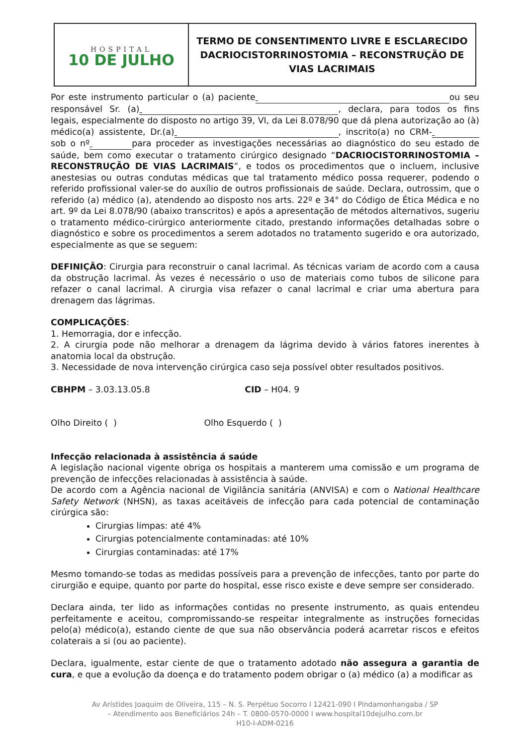| HOSPITAL 10 DE JULHO | TERMO DE CONSENTIMENTO LIVRE E ESCLARECIDO DACRIOCISTORRINOSTOMIA – RECONSTRUÇÃO DE VIAS LACRIMAIS |
Por este instrumento particular o (a) paciente ou seu responsável Sr. (a) , declara, para todos os fins legais, especialmente do disposto no artigo 39, VI, da Lei 8.078/90 que dá plena autorização ao (à) médico(a) assistente, Dr.(a) , inscrito(a) no CRM- sob o nº para proceder as investigações necessárias ao diagnóstico do seu estado de saúde, bem como executar o tratamento cirúrgico designado “DACRIOCISTORRINOSTOMIA – RECONSTRUÇÃO DE VIAS LACRIMAIS”, e todos os procedimentos que o incluem, inclusive anestesias ou outras condutas médicas que tal tratamento médico possa requerer, podendo o referido profissional valer-se do auxílio de outros profissionais de saúde. Declara, outrossim, que o referido (a) médico (a), atendendo ao disposto nos arts. 22º e 34° do Código de Ética Médica e no art. 9º da Lei 8.078/90 (abaixo transcritos) e após a apresentação de métodos alternativos, sugeriu o tratamento médico-cirúrgico anteriormente citado, prestando informações detalhadas sobre o diagnóstico e sobre os procedimentos a serem adotados no tratamento sugerido e ora autorizado, especialmente as que se seguem:
DEFINIÇÃO: Cirurgia para reconstruir o canal lacrimal. As técnicas variam de acordo com a causa da obstrução lacrimal. Às vezes é necessário o uso de materiais como tubos de silicone para refazer o canal lacrimal. A cirurgia visa refazer o canal lacrimal e criar uma abertura para drenagem das lágrimas.
COMPLICAÇÕES:
1. Hemorragia, dor e infecção.
2. A cirurgia pode não melhorar a drenagem da lágrima devido à vários fatores inerentes à anatomia local da obstrução.
3. Necessidade de nova intervenção cirúrgica caso seja possível obter resultados positivos.
CBHPM – 3.03.13.05.8 CID – H04. 9
Olho Direito ( ) Olho Esquerdo ( )
Infecção relacionada à assistência á saúde
A legislação nacional vigente obriga os hospitais a manterem uma comissão e um programa de prevenção de infecções relacionadas à assistência à saúde.
De acordo com a Agência nacional de Vigilância sanitária (ANVISA) e com o National Healthcare Safety Network (NHSN), as taxas aceitáveis de infecção para cada potencial de contaminação cirúrgica são:
Cirurgias limpas: até 4%
Cirurgias potencialmente contaminadas: até 10%
Cirurgias contaminadas: até 17%
Mesmo tomando-se todas as medidas possíveis para a prevenção de infecções, tanto por parte do cirurgião e equipe, quanto por parte do hospital, esse risco existe e deve sempre ser considerado.
Declara ainda, ter lido as informações contidas no presente instrumento, as quais entendeu perfeitamente e aceitou, compromissando-se respeitar integralmente as instruções fornecidas pelo(a) médico(a), estando ciente de que sua não observância poderá acarretar riscos e efeitos colaterais a si (ou ao paciente).
Declara, igualmente, estar ciente de que o tratamento adotado não assegura a garantia de cura, e que a evolução da doença e do tratamento podem obrigar o (a) médico (a) a modificar as
Av Arístides Joaquim de Oliveira, 115 – N. S. Perpétuo Socorro I 12421-090 I Pindamonhangaba / SP
– Atendimento aos Beneficiários 24h – T. 0800-0570-0000 I www.hospital10dejulho.com.br
H10-I-ADM-0216